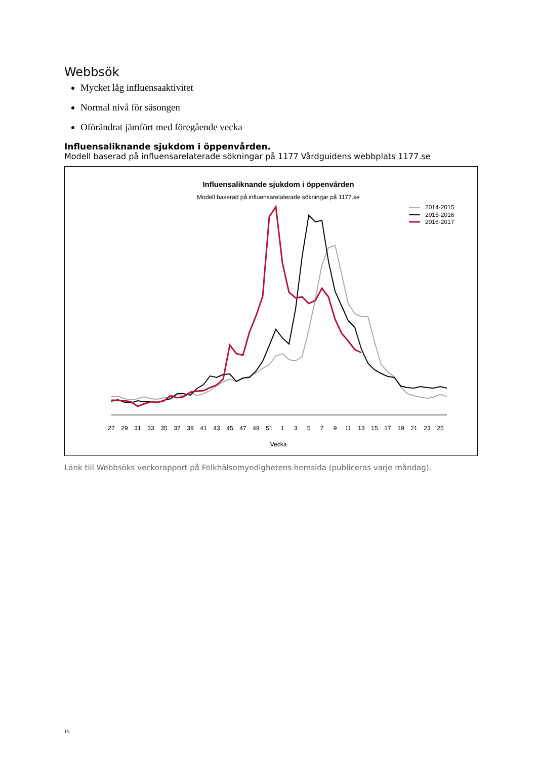Webbsök
Mycket låg influensaaktivitet
Normal nivå för säsongen
Oförändrat jämfört med föregående vecka
Influensaliknande sjukdom i öppenvården.
Modell baserad på influensarelaterade sökningar på 1177 Vårdguidens webbplats 1177.se
Influensaliknande sjukdom i öppenvården
Modell baserad på influensarelaterade sökningar på 1177.se
2014-2015
2015-2016
2016-2017
27
29
31
33
35
37
39
41
43
45
47
49
51
1
3
5
7
9
11
13
15
17
19
21
23
25
Vecka
Länk till Webbsöks veckorapport på Folkhälsomyndighetens hemsida (publiceras varje måndag).
15